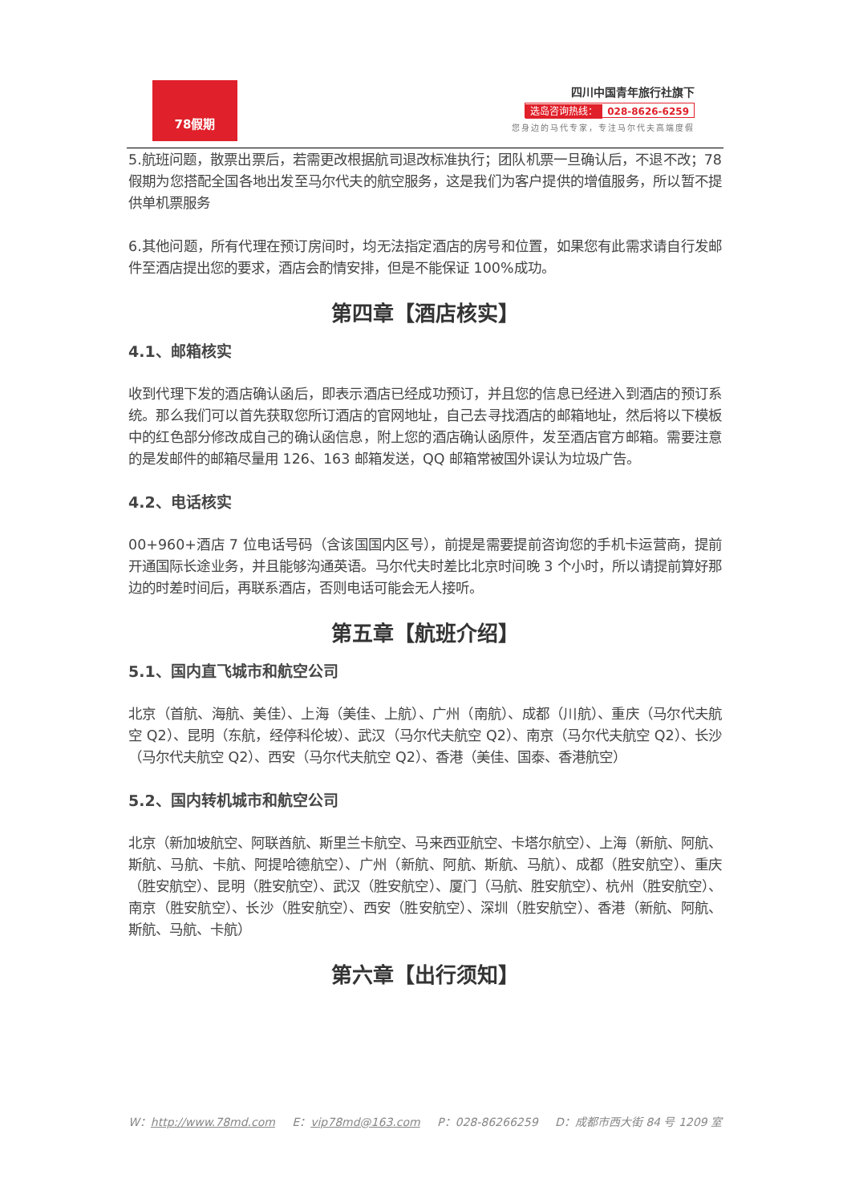78假期
四川中国青年旅行社旗下
选岛咨询热线： 028-8626-6259
您身边的马代专家，专注马尔代夫高端度假
5.航班问题，散票出票后，若需更改根据航司退改标准执行；团队机票一旦确认后，不退不改；78 假期为您搭配全国各地出发至马尔代夫的航空服务，这是我们为客户提供的增值服务，所以暂不提供单机票服务
6.其他问题，所有代理在预订房间时，均无法指定酒店的房号和位置，如果您有此需求请自行发邮件至酒店提出您的要求，酒店会酌情安排，但是不能保证 100%成功。
第四章【酒店核实】
4.1、邮箱核实
收到代理下发的酒店确认函后，即表示酒店已经成功预订，并且您的信息已经进入到酒店的预订系统。那么我们可以首先获取您所订酒店的官网地址，自己去寻找酒店的邮箱地址，然后将以下模板中的红色部分修改成自己的确认函信息，附上您的酒店确认函原件，发至酒店官方邮箱。需要注意的是发邮件的邮箱尽量用 126、163 邮箱发送，QQ 邮箱常被国外误认为垃圾广告。
4.2、电话核实
00+960+酒店 7 位电话号码（含该国国内区号），前提是需要提前咨询您的手机卡运营商，提前开通国际长途业务，并且能够沟通英语。马尔代夫时差比北京时间晚 3 个小时，所以请提前算好那边的时差时间后，再联系酒店，否则电话可能会无人接听。
第五章【航班介绍】
5.1、国内直飞城市和航空公司
北京（首航、海航、美佳）、上海（美佳、上航）、广州（南航）、成都（川航）、重庆（马尔代夫航空 Q2）、昆明（东航，经停科伦坡）、武汉（马尔代夫航空 Q2）、南京（马尔代夫航空 Q2）、长沙（马尔代夫航空 Q2）、西安（马尔代夫航空 Q2）、香港（美佳、国泰、香港航空）
5.2、国内转机城市和航空公司
北京（新加坡航空、阿联酋航、斯里兰卡航空、马来西亚航空、卡塔尔航空）、上海（新航、阿航、斯航、马航、卡航、阿提哈德航空）、广州（新航、阿航、斯航、马航）、成都（胜安航空）、重庆（胜安航空）、昆明（胜安航空）、武汉（胜安航空）、厦门（马航、胜安航空）、杭州（胜安航空）、南京（胜安航空）、长沙（胜安航空）、西安（胜安航空）、深圳（胜安航空）、香港（新航、阿航、斯航、马航、卡航）
第六章【出行须知】
W：http://www.78md.com E：vip78md@163.com P：028-86266259 D：成都市西大街 84 号 1209 室